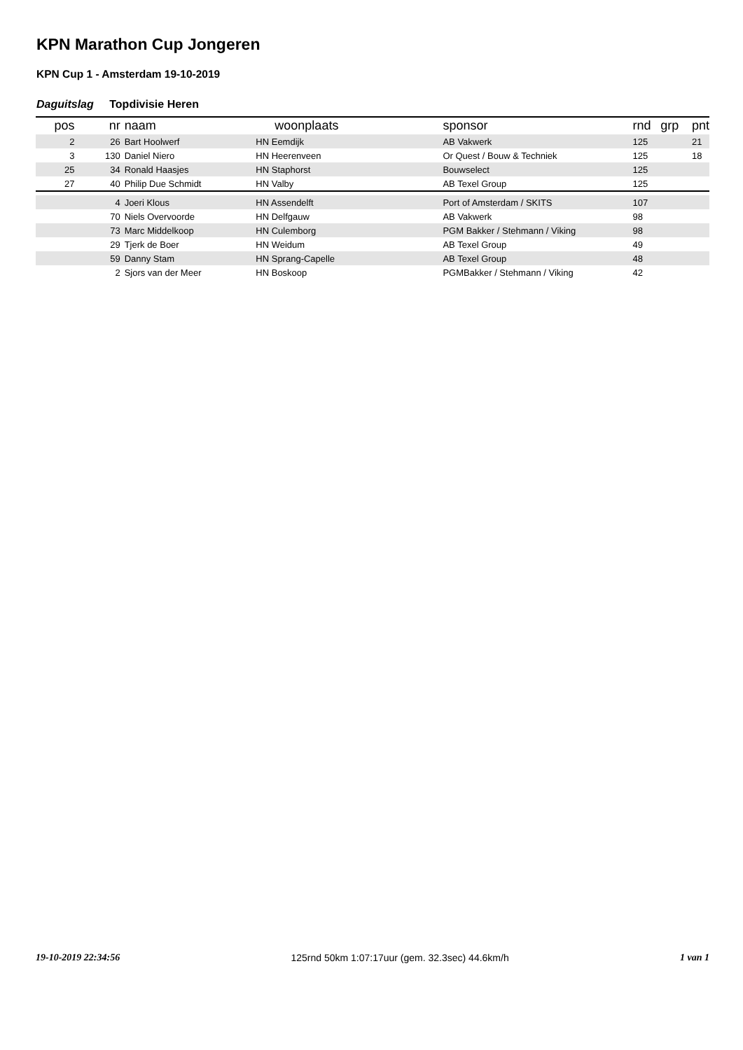KPN Marathon Cup Jongeren
KPN Cup 1 - Amsterdam 19-10-2019
Daguitslag Topdivisie Heren
| pos | nr | naam | woonplaats | sponsor | rnd | grp | pnt |
| --- | --- | --- | --- | --- | --- | --- | --- |
| 2 | 26 | Bart Hoolwerf | HN Eemdijk | AB Vakwerk | 125 | | 21 |
| 3 | 130 | Daniel Niero | HN Heerenveen | Or Quest / Bouw & Techniek | 125 | | 18 |
| 25 | 34 | Ronald Haasjes | HN Staphorst | Bouwselect | 125 | | |
| 27 | 40 | Philip Due Schmidt | HN Valby | AB Texel Group | 125 | | |
| | 4 | Joeri Klous | HN Assendelft | Port of Amsterdam / SKITS | 107 | | |
| | 70 | Niels Overvoorde | HN Delfgauw | AB Vakwerk | 98 | | |
| | 73 | Marc Middelkoop | HN Culemborg | PGM Bakker / Stehmann / Viking | 98 | | |
| | 29 | Tjerk de Boer | HN Weidum | AB Texel Group | 49 | | |
| | 59 | Danny Stam | HN Sprang-Capelle | AB Texel Group | 48 | | |
| | 2 | Sjors van der Meer | HN Boskoop | PGMBakker / Stehmann / Viking | 42 | | |
19-10-2019 22:34:56 125rnd 50km 1:07:17uur (gem. 32.3sec) 44.6km/h 1 van 1